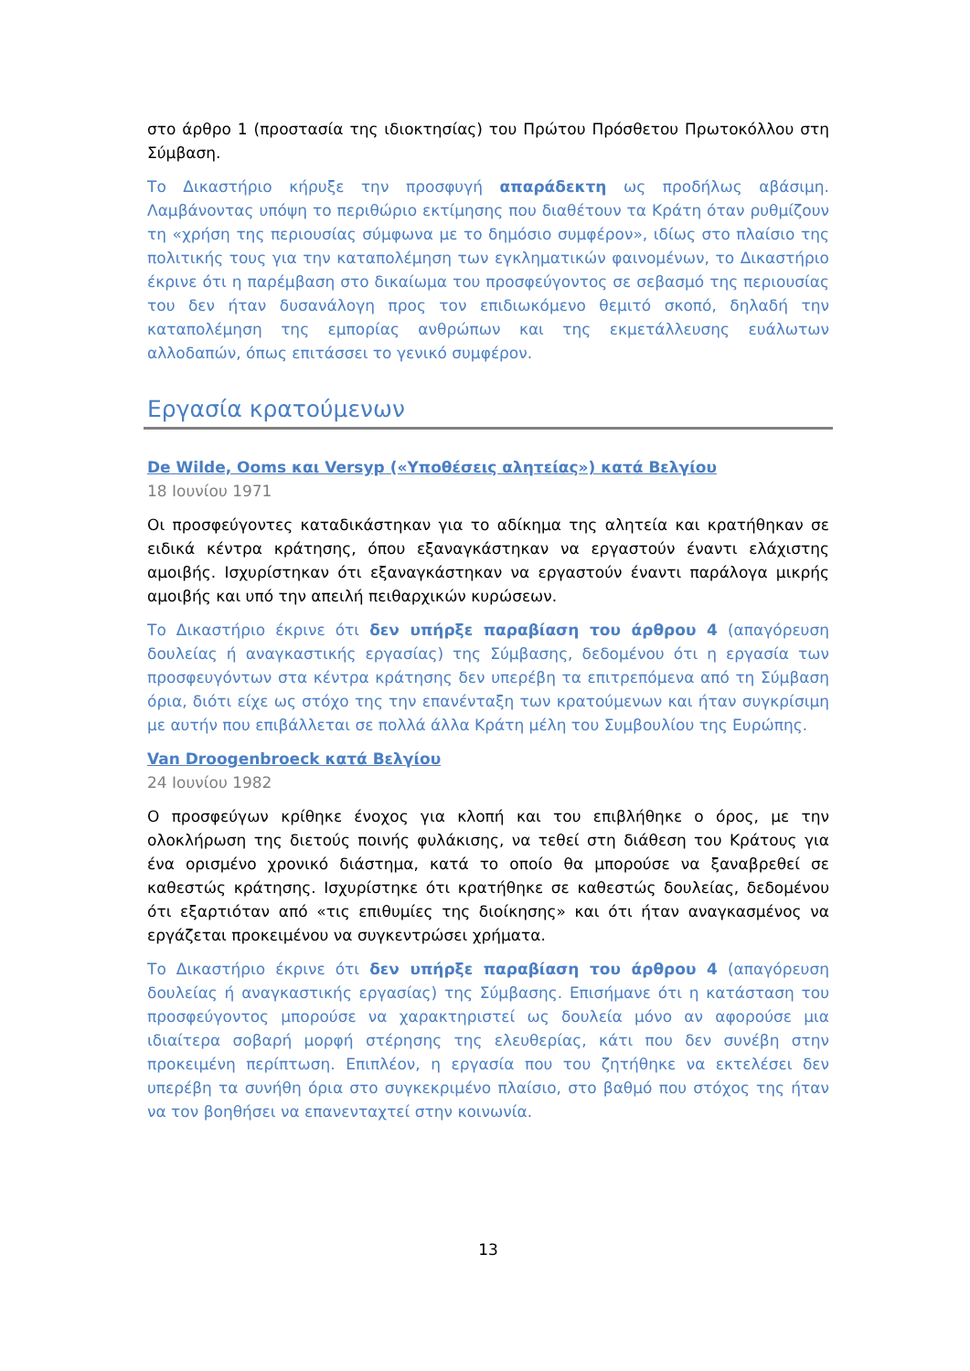στο άρθρο 1 (προστασία της ιδιοκτησίας) του Πρώτου Πρόσθετου Πρωτοκόλλου στη Σύμβαση.
Το Δικαστήριο κήρυξε την προσφυγή απαράδεκτη ως προδήλως αβάσιμη. Λαμβάνοντας υπόψη το περιθώριο εκτίμησης που διαθέτουν τα Κράτη όταν ρυθμίζουν τη «χρήση της περιουσίας σύμφωνα με το δημόσιο συμφέρον», ιδίως στο πλαίσιο της πολιτικής τους για την καταπολέμηση των εγκληματικών φαινομένων, το Δικαστήριο έκρινε ότι η παρέμβαση στο δικαίωμα του προσφεύγοντος σε σεβασμό της περιουσίας του δεν ήταν δυσανάλογη προς τον επιδιωκόμενο θεμιτό σκοπό, δηλαδή την καταπολέμηση της εμπορίας ανθρώπων και της εκμετάλλευσης ευάλωτων αλλοδαπών, όπως επιτάσσει το γενικό συμφέρον.
Εργασία κρατούμενων
De Wilde, Ooms και Versyp («Υποθέσεις αλητείας») κατά Βελγίου
18 Ιουνίου 1971
Οι προσφεύγοντες καταδικάστηκαν για το αδίκημα της αλητεία και κρατήθηκαν σε ειδικά κέντρα κράτησης, όπου εξαναγκάστηκαν να εργαστούν έναντι ελάχιστης αμοιβής. Ισχυρίστηκαν ότι εξαναγκάστηκαν να εργαστούν έναντι παράλογα μικρής αμοιβής και υπό την απειλή πειθαρχικών κυρώσεων.
Το Δικαστήριο έκρινε ότι δεν υπήρξε παραβίαση του άρθρου 4 (απαγόρευση δουλείας ή αναγκαστικής εργασίας) της Σύμβασης, δεδομένου ότι η εργασία των προσφευγόντων στα κέντρα κράτησης δεν υπερέβη τα επιτρεπόμενα από τη Σύμβαση όρια, διότι είχε ως στόχο της την επανένταξη των κρατούμενων και ήταν συγκρίσιμη με αυτήν που επιβάλλεται σε πολλά άλλα Κράτη μέλη του Συμβουλίου της Ευρώπης.
Van Droogenbroeck κατά Βελγίου
24 Ιουνίου 1982
Ο προσφεύγων κρίθηκε ένοχος για κλοπή και του επιβλήθηκε ο όρος, με την ολοκλήρωση της διετούς ποινής φυλάκισης, να τεθεί στη διάθεση του Κράτους για ένα ορισμένο χρονικό διάστημα, κατά το οποίο θα μπορούσε να ξαναβρεθεί σε καθεστώς κράτησης. Ισχυρίστηκε ότι κρατήθηκε σε καθεστώς δουλείας, δεδομένου ότι εξαρτιόταν από «τις επιθυμίες της διοίκησης» και ότι ήταν αναγκασμένος να εργάζεται προκειμένου να συγκεντρώσει χρήματα.
Το Δικαστήριο έκρινε ότι δεν υπήρξε παραβίαση του άρθρου 4 (απαγόρευση δουλείας ή αναγκαστικής εργασίας) της Σύμβασης. Επισήμανε ότι η κατάσταση του προσφεύγοντος μπορούσε να χαρακτηριστεί ως δουλεία μόνο αν αφορούσε μια ιδιαίτερα σοβαρή μορφή στέρησης της ελευθερίας, κάτι που δεν συνέβη στην προκειμένη περίπτωση. Επιπλέον, η εργασία που του ζητήθηκε να εκτελέσει δεν υπερέβη τα συνήθη όρια στο συγκεκριμένο πλαίσιο, στο βαθμό που στόχος της ήταν να τον βοηθήσει να επανενταχτεί στην κοινωνία.
13